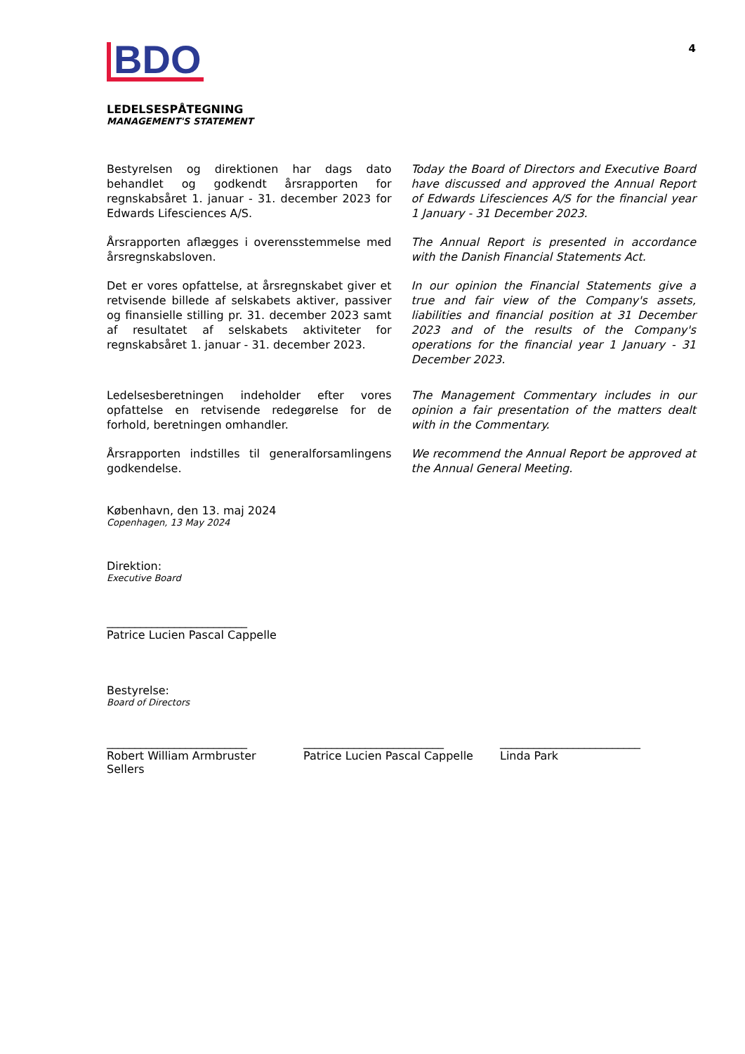BDO
4
LEDELSESPÅTEGNING
MANAGEMENT'S STATEMENT
Bestyrelsen og direktionen har dags dato behandlet og godkendt årsrapporten for regnskabsåret 1. januar - 31. december 2023 for Edwards Lifesciences A/S.
Today the Board of Directors and Executive Board have discussed and approved the Annual Report of Edwards Lifesciences A/S for the financial year 1 January - 31 December 2023.
Årsrapporten aflægges i overensstemmelse med årsregnskabsloven.
The Annual Report is presented in accordance with the Danish Financial Statements Act.
Det er vores opfattelse, at årsregnskabet giver et retvisende billede af selskabets aktiver, passiver og finansielle stilling pr. 31. december 2023 samt af resultatet af selskabets aktiviteter for regnskabsåret 1. januar - 31. december 2023.
In our opinion the Financial Statements give a true and fair view of the Company's assets, liabilities and financial position at 31 December 2023 and of the results of the Company's operations for the financial year 1 January - 31 December 2023.
Ledelsesberetningen indeholder efter vores opfattelse en retvisende redegørelse for de forhold, beretningen omhandler.
The Management Commentary includes in our opinion a fair presentation of the matters dealt with in the Commentary.
Årsrapporten indstilles til generalforsamlingens godkendelse.
We recommend the Annual Report be approved at the Annual General Meeting.
København, den 13. maj 2024
Copenhagen, 13 May 2024
Direktion:
Executive Board
_________________________
Patrice Lucien Pascal Cappelle
Bestyrelse:
Board of Directors
_________________________
Robert William Armbruster Sellers
_________________________
Patrice Lucien Pascal Cappelle
_________________________
Linda Park